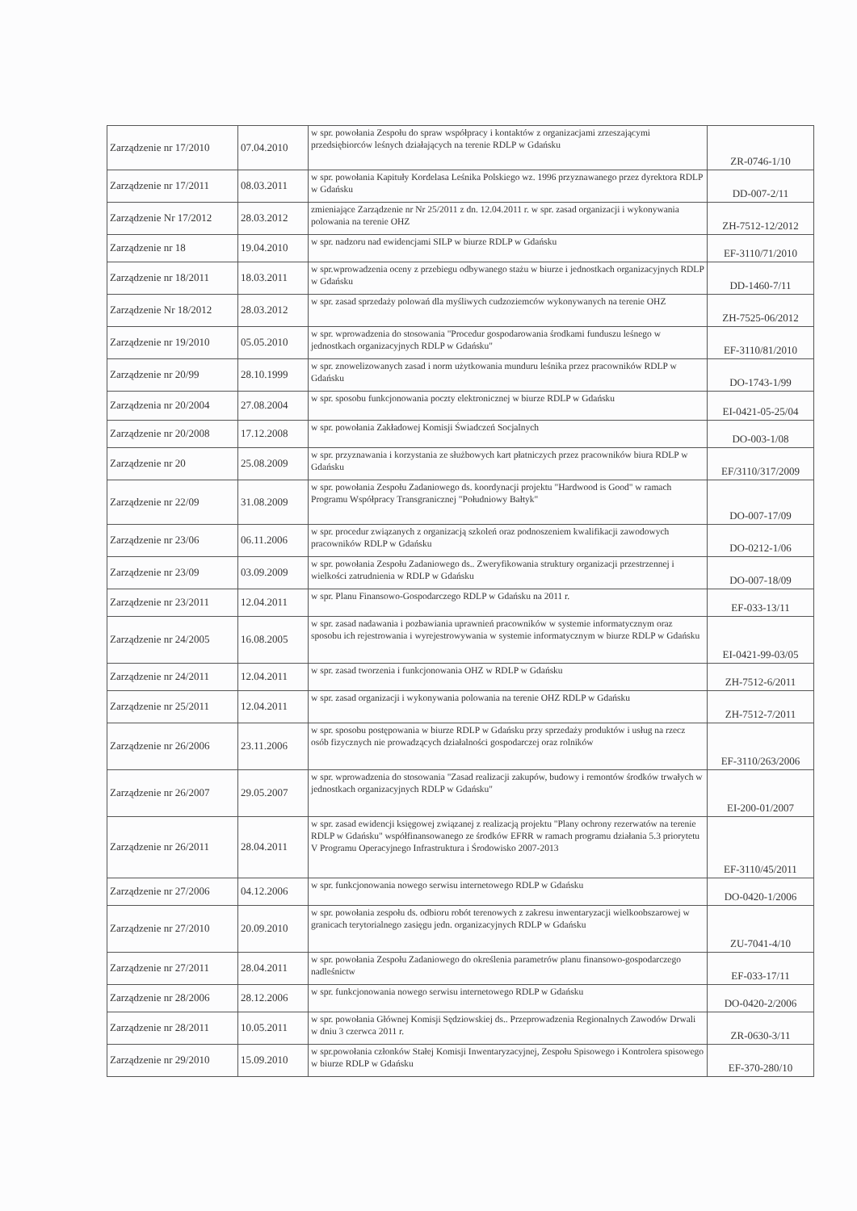| Zarządzenie nr 17/2010 | 07.04.2010 | w spr. powołania Zespołu do spraw współpracy i kontaktów z organizacjami zrzeszającymi przedsiębiorców leśnych działających na terenie RDLP w Gdańsku | ZR-0746-1/10 |
| Zarządzenie nr 17/2011 | 08.03.2011 | w spr. powołania Kapituły Kordelasa Leśnika Polskiego wz. 1996 przyznawanego przez dyrektora RDLP w Gdańsku | DD-007-2/11 |
| Zarządzenie Nr 17/2012 | 28.03.2012 | zmieniające Zarządzenie nr Nr 25/2011 z dn. 12.04.2011 r. w spr. zasad organizacji i wykonywania polowania na terenie OHZ | ZH-7512-12/2012 |
| Zarządzenie nr 18 | 19.04.2010 | w spr. nadzoru nad ewidencjami SILP w biurze RDLP w Gdańsku | EF-3110/71/2010 |
| Zarządzenie nr 18/2011 | 18.03.2011 | w spr.wprowadzenia oceny z przebiegu odbywanego stażu w biurze i jednostkach organizacyjnych RDLP w Gdańsku | DD-1460-7/11 |
| Zarządzenie Nr 18/2012 | 28.03.2012 | w spr. zasad sprzedaży polowań dla myśliwych cudzoziemców wykonywanych na terenie OHZ | ZH-7525-06/2012 |
| Zarządzenie nr 19/2010 | 05.05.2010 | w spr. wprowadzenia do stosowania "Procedur gospodarowania środkami funduszu leśnego w jednostkach organizacyjnych RDLP w Gdańsku" | EF-3110/81/2010 |
| Zarządzenie nr 20/99 | 28.10.1999 | w spr. znowelizowanych zasad i norm użytkowania munduru leśnika przez pracowników RDLP w Gdańsku | DO-1743-1/99 |
| Zarządzenia nr 20/2004 | 27.08.2004 | w spr. sposobu funkcjonowania poczty elektronicznej w biurze RDLP w Gdańsku | EI-0421-05-25/04 |
| Zarządzenie nr 20/2008 | 17.12.2008 | w spr. powołania Zakładowej Komisji Świadczeń Socjalnych | DO-003-1/08 |
| Zarządzenie nr 20 | 25.08.2009 | w spr. przyznawania i korzystania ze służbowych kart płatniczych przez pracowników biura RDLP w Gdańsku | EF/3110/317/2009 |
| Zarządzenie nr 22/09 | 31.08.2009 | w spr. powołania Zespołu Zadaniowego ds. koordynacji projektu "Hardwood is Good" w ramach Programu Współpracy Transgranicznej "Południowy Bałtyk" | DO-007-17/09 |
| Zarządzenie nr 23/06 | 06.11.2006 | w spr. procedur związanych z organizacją szkoleń oraz podnoszeniem kwalifikacji zawodowych pracowników RDLP w Gdańsku | DO-0212-1/06 |
| Zarządzenie nr 23/09 | 03.09.2009 | w spr. powołania Zespołu Zadaniowego ds.. Zweryfikowania struktury organizacji przestrzennej i wielkości zatrudnienia w RDLP w Gdańsku | DO-007-18/09 |
| Zarządzenie nr 23/2011 | 12.04.2011 | w spr. Planu Finansowo-Gospodarczego RDLP w Gdańsku na 2011 r. | EF-033-13/11 |
| Zarządzenie nr 24/2005 | 16.08.2005 | w spr. zasad nadawania i pozbawiania uprawnień pracowników w systemie informatycznym oraz sposobu ich rejestrowania i wyrejestrowywania w systemie informatycznym w biurze RDLP w Gdańsku | EI-0421-99-03/05 |
| Zarządzenie nr 24/2011 | 12.04.2011 | w spr. zasad tworzenia i funkcjonowania OHZ w RDLP w Gdańsku | ZH-7512-6/2011 |
| Zarządzenie nr 25/2011 | 12.04.2011 | w spr. zasad organizacji i wykonywania polowania na terenie OHZ RDLP w Gdańsku | ZH-7512-7/2011 |
| Zarządzenie nr 26/2006 | 23.11.2006 | w spr. sposobu postępowania w biurze RDLP w Gdańsku przy sprzedaży produktów i usług na rzecz osób fizycznych nie prowadzących działalności gospodarczej oraz rolników | EF-3110/263/2006 |
| Zarządzenie nr 26/2007 | 29.05.2007 | w spr. wprowadzenia do stosowania "Zasad realizacji zakupów, budowy i remontów środków trwałych w jednostkach organizacyjnych RDLP w Gdańsku" | EI-200-01/2007 |
| Zarządzenie nr 26/2011 | 28.04.2011 | w spr. zasad ewidencji księgowej związanej z realizacją projektu "Plany ochrony rezerwatów na terenie RDLP w Gdańsku" współfinansowanego ze środków EFRR w ramach programu działania 5.3 priorytetu V Programu Operacyjnego Infrastruktura i Środowisko 2007-2013 | EF-3110/45/2011 |
| Zarządzenie nr 27/2006 | 04.12.2006 | w spr. funkcjonowania nowego serwisu internetowego RDLP w Gdańsku | DO-0420-1/2006 |
| Zarządzenie nr 27/2010 | 20.09.2010 | w spr. powołania zespołu ds. odbioru robót terenowych z zakresu inwentaryzacji wielkoobszarowej w granicach terytorialnego zasięgu jedn. organizacyjnych RDLP w Gdańsku | ZU-7041-4/10 |
| Zarządzenie nr 27/2011 | 28.04.2011 | w spr. powołania Zespołu Zadaniowego do określenia parametrów planu finansowo-gospodarczego nadleśnictw | EF-033-17/11 |
| Zarządzenie nr 28/2006 | 28.12.2006 | w spr. funkcjonowania nowego serwisu internetowego RDLP w Gdańsku | DO-0420-2/2006 |
| Zarządzenie nr 28/2011 | 10.05.2011 | w spr. powołania Głównej Komisji Sędziowskiej ds.. Przeprowadzenia Regionalnych Zawodów Drwali w dniu 3 czerwca 2011 r. | ZR-0630-3/11 |
| Zarządzenie nr 29/2010 | 15.09.2010 | w spr.powołania członków Stałej Komisji Inwentaryzacyjnej, Zespołu Spisowego i Kontrolera spisowego w biurze RDLP w Gdańsku | EF-370-280/10 |